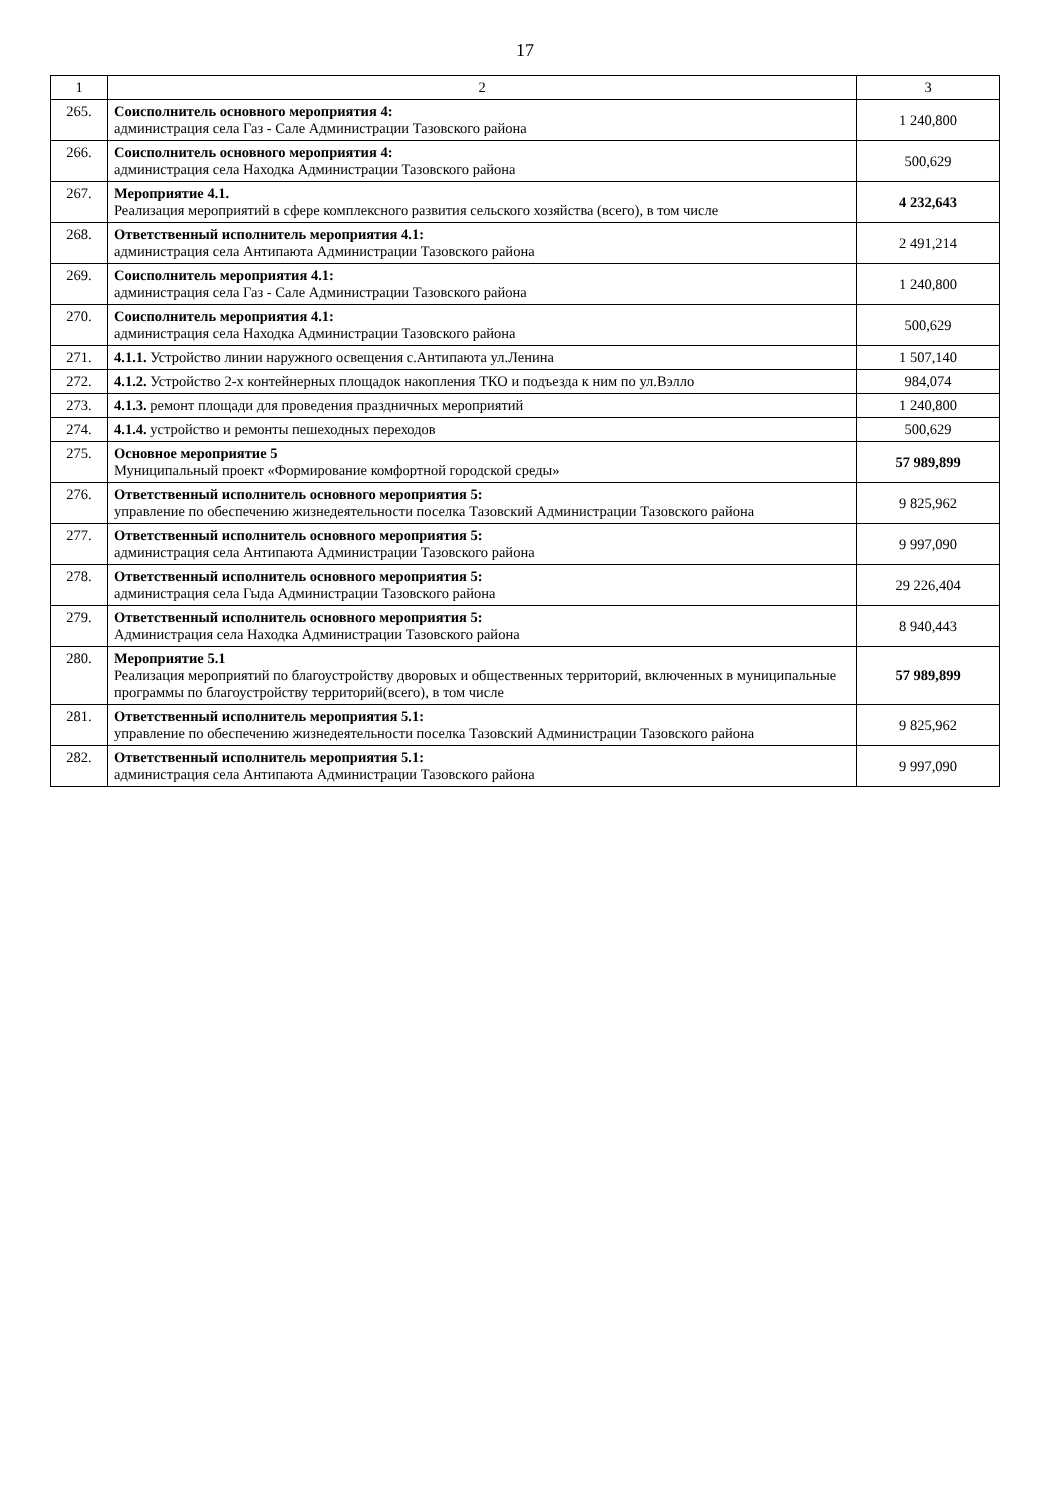17
| 1 | 2 | 3 |
| --- | --- | --- |
| 265. | Соисполнитель основного мероприятия 4: администрация села Газ - Сале Администрации Тазовского района | 1 240,800 |
| 266. | Соисполнитель основного мероприятия 4: администрация села Находка Администрации Тазовского района | 500,629 |
| 267. | Мероприятие 4.1. Реализация мероприятий в сфере комплексного развития сельского хозяйства (всего), в том числе | 4 232,643 |
| 268. | Ответственный исполнитель мероприятия 4.1: администрация села Антипаюта Администрации Тазовского района | 2 491,214 |
| 269. | Соисполнитель мероприятия 4.1: администрация села Газ - Сале Администрации Тазовского района | 1 240,800 |
| 270. | Соисполнитель мероприятия 4.1: администрация села Находка Администрации Тазовского района | 500,629 |
| 271. | 4.1.1. Устройство линии наружного освещения с.Антипаюта ул.Ленина | 1 507,140 |
| 272. | 4.1.2. Устройство 2-х контейнерных площадок накопления ТКО и подъезда к ним по ул.Вэлло | 984,074 |
| 273. | 4.1.3. ремонт площади для проведения праздничных мероприятий | 1 240,800 |
| 274. | 4.1.4. устройство и ремонты пешеходных переходов | 500,629 |
| 275. | Основное мероприятие 5 Муниципальный проект «Формирование комфортной городской среды» | 57 989,899 |
| 276. | Ответственный исполнитель основного мероприятия 5: управление по обеспечению жизнедеятельности поселка Тазовский Администрации Тазовского района | 9 825,962 |
| 277. | Ответственный исполнитель основного мероприятия 5: администрация села Антипаюта Администрации Тазовского района | 9 997,090 |
| 278. | Ответственный исполнитель основного мероприятия 5: администрация села Гыда Администрации Тазовского района | 29 226,404 |
| 279. | Ответственный исполнитель основного мероприятия 5: Администрация села Находка Администрации Тазовского района | 8 940,443 |
| 280. | Мероприятие 5.1 Реализация мероприятий по благоустройству дворовых и общественных территорий, включенных в муниципальные программы по благоустройству территорий(всего), в том числе | 57 989,899 |
| 281. | Ответственный исполнитель мероприятия 5.1: управление по обеспечению жизнедеятельности поселка Тазовский Администрации Тазовского района | 9 825,962 |
| 282. | Ответственный исполнитель мероприятия 5.1: администрация села Антипаюта Администрации Тазовского района | 9 997,090 |